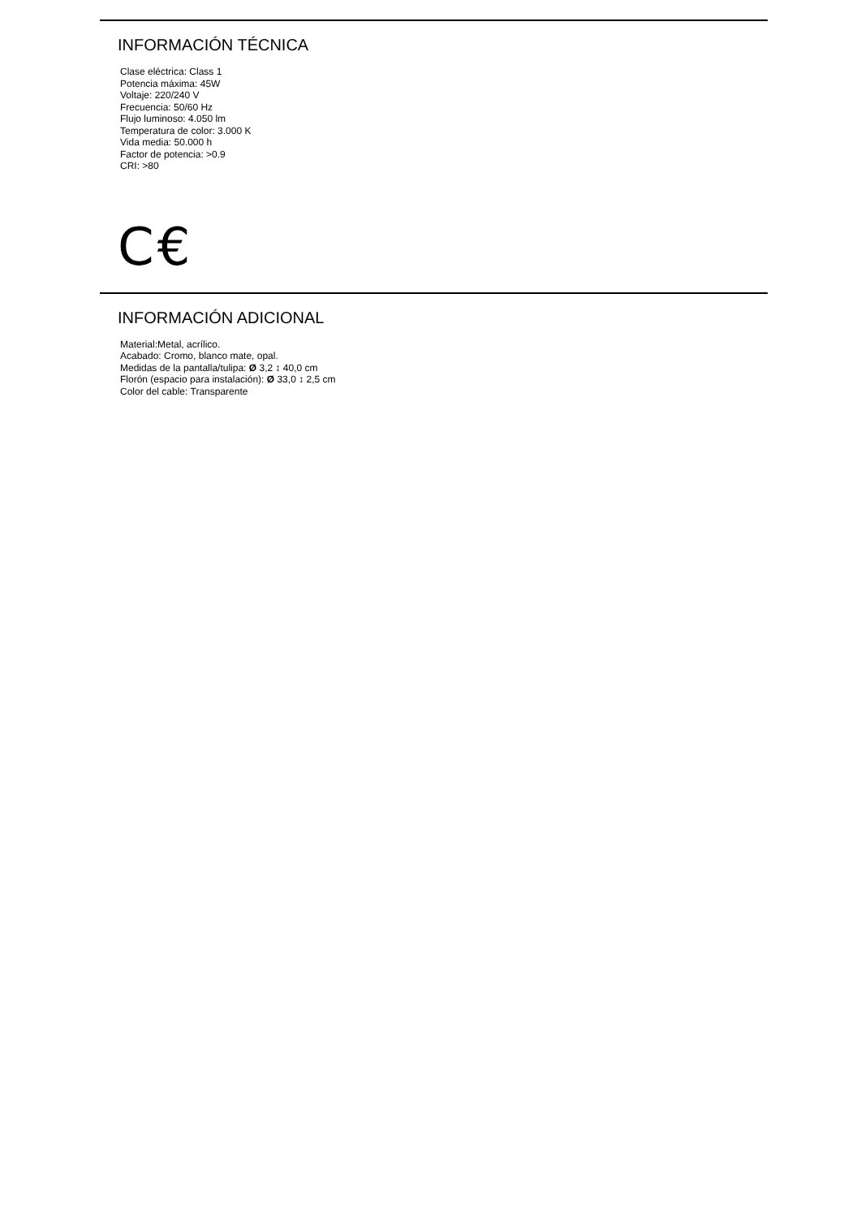INFORMACIÓN TÉCNICA
Clase eléctrica: Class 1
Potencia máxima: 45W
Voltaje: 220/240 V
Frecuencia: 50/60 Hz
Flujo luminoso: 4.050 lm
Temperatura de color: 3.000 K
Vida media: 50.000 h
Factor de potencia: >0.9
CRI: >80
C€
INFORMACIÓN ADICIONAL
Material:Metal, acrílico.
Acabado: Cromo, blanco mate, opal.
Medidas de la pantalla/tulipa: Ø 3,2 ↕ 40,0 cm
Florón (espacio para instalación): Ø 33,0 ↕ 2,5 cm
Color del cable: Transparente